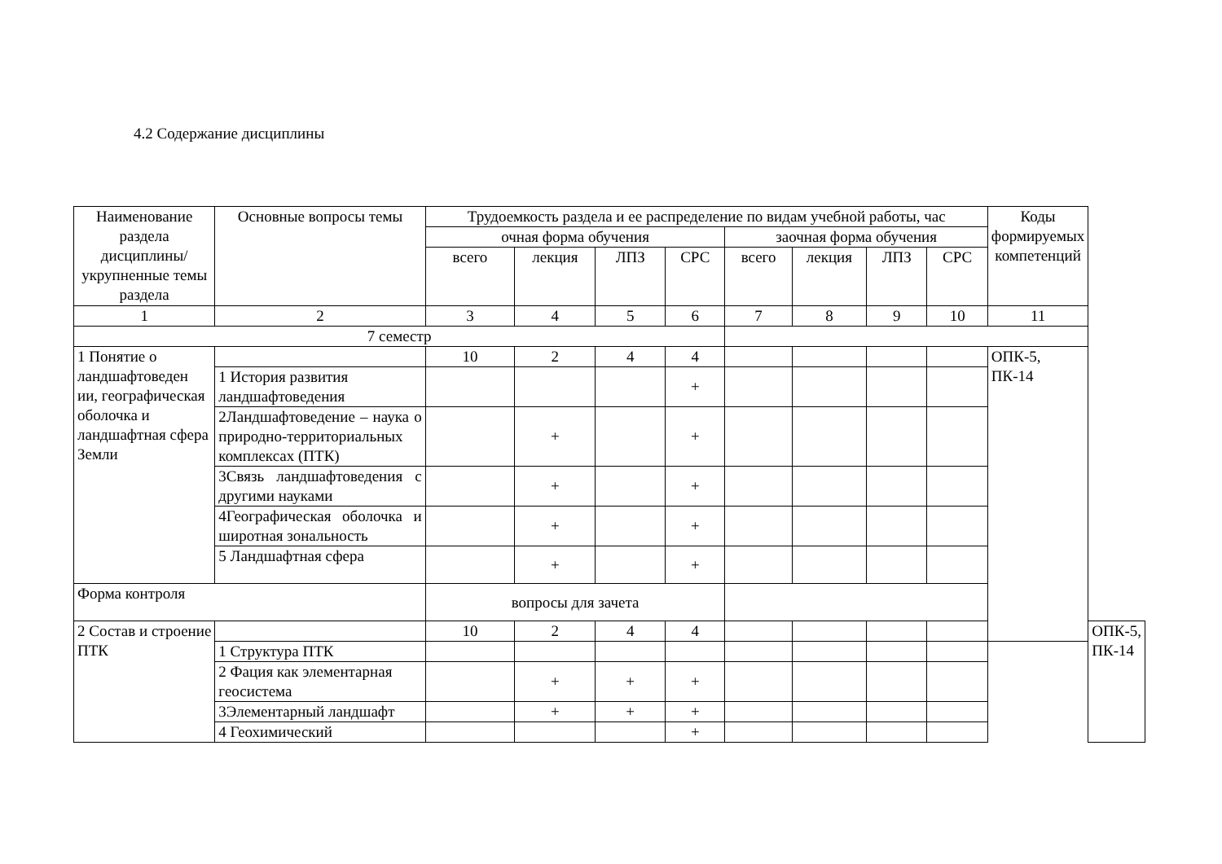4.2 Содержание дисциплины
| Наименование раздела дисциплины/ укрупненные темы раздела | Основные вопросы темы | Трудоемкость раздела и ее распределение по видам учебной работы, час | | | | | | | | Коды формируемых компетенций | |
| --- | --- | --- | --- | --- | --- | --- | --- | --- | --- | --- | --- |
| | | очная форма обучения | | | | заочная форма обучения | | | | | |
| | | всего | лекция | ЛПЗ | СРС | всего | лекция | ЛПЗ | СРС | | |
| 1 | 2 | 3 | 4 | 5 | 6 | 7 | 8 | 9 | 10 | 11 | |
| 7 семестр | | | | | | | | | | | |
| 1 Понятие о ландшафтоведен ии, географическая оболочка и ландшафтная сфера Земли | | 10 | 2 | 4 | 4 | | | | | ОПК-5, ПК-14 | |
| | 1 История развития ландшафтоведения | | | | + | | | | | | |
| | 2Ландшафтоведение – наука о природно-территориальных комплексах (ПТК) | | + | | + | | | | | | |
| | 3Связь ландшафтоведения с другими науками | | + | | + | | | | | | |
| | 4Географическая оболочка и широтная зональность | | + | | + | | | | | | |
| | 5 Ландшафтная сфера | | + | | + | | | | | | |
| Форма контроля | | вопросы для зачета | | | | | | | | | |
| 2 Состав и строение ПТК | | 10 | 2 | 4 | 4 | | | | | | ОПК-5, ПК-14 |
| | 1 Структура ПТК | | | | | | | | | | |
| | 2 Фация как элементарная геосистема | | + | + | + | | | | | | |
| | 3Элементарный ландшафт | | + | + | + | | | | | | |
| | 4 Геохимический | | | | + | | | | | | |